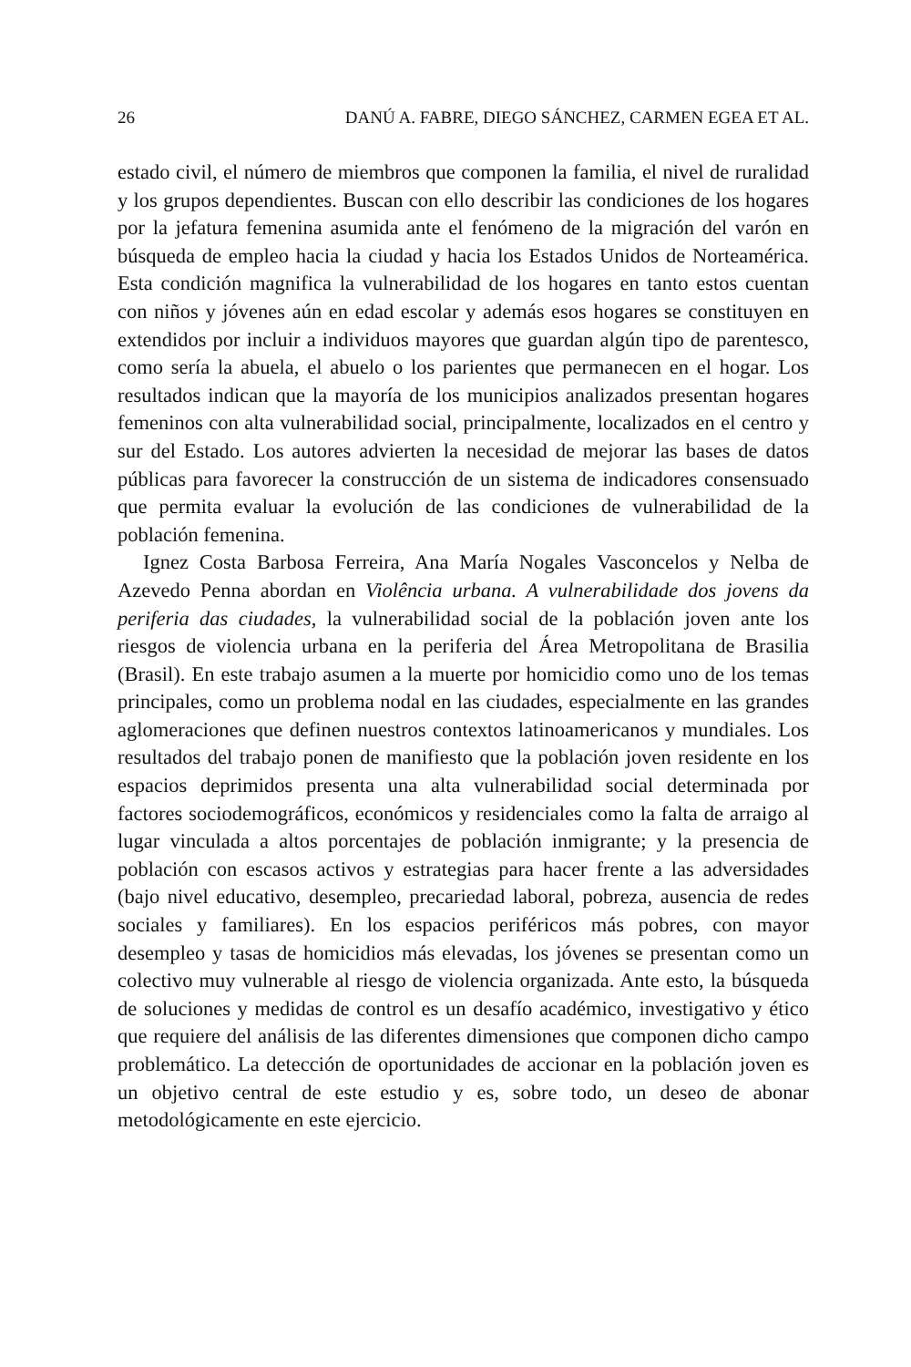26 DANÚ A. FABRE, DIEGO SÁNCHEZ, CARMEN EGEA ET AL.
estado civil, el número de miembros que componen la familia, el nivel de ruralidad y los grupos dependientes. Buscan con ello describir las condiciones de los hogares por la jefatura femenina asumida ante el fenómeno de la migración del varón en búsqueda de empleo hacia la ciudad y hacia los Estados Unidos de Norteamérica. Esta condición magnifica la vulnerabilidad de los hogares en tanto estos cuentan con niños y jóvenes aún en edad escolar y además esos hogares se constituyen en extendidos por incluir a individuos mayores que guardan algún tipo de parentesco, como sería la abuela, el abuelo o los parientes que permanecen en el hogar. Los resultados indican que la mayoría de los municipios analizados presentan hogares femeninos con alta vulnerabilidad social, principalmente, localizados en el centro y sur del Estado. Los autores advierten la necesidad de mejorar las bases de datos públicas para favorecer la construcción de un sistema de indicadores consensuado que permita evaluar la evolución de las condiciones de vulnerabilidad de la población femenina.
Ignez Costa Barbosa Ferreira, Ana María Nogales Vasconcelos y Nelba de Azevedo Penna abordan en Violência urbana. A vulnerabilidade dos jovens da periferia das ciudades, la vulnerabilidad social de la población joven ante los riesgos de violencia urbana en la periferia del Área Metropolitana de Brasilia (Brasil). En este trabajo asumen a la muerte por homicidio como uno de los temas principales, como un problema nodal en las ciudades, especialmente en las grandes aglomeraciones que definen nuestros contextos latinoamericanos y mundiales. Los resultados del trabajo ponen de manifiesto que la población joven residente en los espacios deprimidos presenta una alta vulnerabilidad social determinada por factores sociodemográficos, económicos y residenciales como la falta de arraigo al lugar vinculada a altos porcentajes de población inmigrante; y la presencia de población con escasos activos y estrategias para hacer frente a las adversidades (bajo nivel educativo, desempleo, precariedad laboral, pobreza, ausencia de redes sociales y familiares). En los espacios periféricos más pobres, con mayor desempleo y tasas de homicidios más elevadas, los jóvenes se presentan como un colectivo muy vulnerable al riesgo de violencia organizada. Ante esto, la búsqueda de soluciones y medidas de control es un desafío académico, investigativo y ético que requiere del análisis de las diferentes dimensiones que componen dicho campo problemático. La detección de oportunidades de accionar en la población joven es un objetivo central de este estudio y es, sobre todo, un deseo de abonar metodológicamente en este ejercicio.